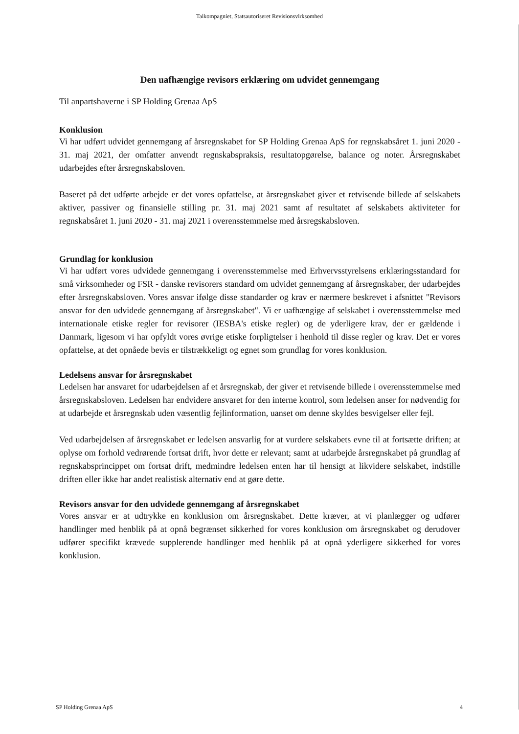Talkompagniet, Statsautoriseret Revisionsvirksomhed
Den uafhængige revisors erklæring om udvidet gennemgang
Til anpartshaverne i SP Holding Grenaa ApS
Konklusion
Vi har udført udvidet gennemgang af årsregnskabet for SP Holding Grenaa ApS for regnskabsåret 1. juni 2020 - 31. maj 2021, der omfatter anvendt regnskabspraksis, resultatopgørelse, balance og noter. Årsregnskabet udarbejdes efter årsregnskabsloven.
Baseret på det udførte arbejde er det vores opfattelse, at årsregnskabet giver et retvisende billede af selskabets aktiver, passiver og finansielle stilling pr. 31. maj 2021 samt af resultatet af selskabets aktiviteter for regnskabsåret 1. juni 2020 - 31. maj 2021 i overensstemmelse med årsregskabsloven.
Grundlag for konklusion
Vi har udført vores udvidede gennemgang i overensstemmelse med Erhvervsstyrelsens erklæringsstandard for små virksomheder og FSR - danske revisorers standard om udvidet gennemgang af årsregnskaber, der udarbejdes efter årsregnskabsloven. Vores ansvar ifølge disse standarder og krav er nærmere beskrevet i afsnittet "Revisors ansvar for den udvidede gennemgang af årsregnskabet". Vi er uafhængige af selskabet i overensstemmelse med internationale etiske regler for revisorer (IESBA's etiske regler) og de yderligere krav, der er gældende i Danmark, ligesom vi har opfyldt vores øvrige etiske forpligtelser i henhold til disse regler og krav. Det er vores opfattelse, at det opnåede bevis er tilstrækkeligt og egnet som grundlag for vores konklusion.
Ledelsens ansvar for årsregnskabet
Ledelsen har ansvaret for udarbejdelsen af et årsregnskab, der giver et retvisende billede i overensstemmelse med årsregnskabsloven. Ledelsen har endvidere ansvaret for den interne kontrol, som ledelsen anser for nødvendig for at udarbejde et årsregnskab uden væsentlig fejlinformation, uanset om denne skyldes besvigelser eller fejl.
Ved udarbejdelsen af årsregnskabet er ledelsen ansvarlig for at vurdere selskabets evne til at fortsætte driften; at oplyse om forhold vedrørende fortsat drift, hvor dette er relevant; samt at udarbejde årsregnskabet på grundlag af regnskabsprincippet om fortsat drift, medmindre ledelsen enten har til hensigt at likvidere selskabet, indstille driften eller ikke har andet realistisk alternativ end at gøre dette.
Revisors ansvar for den udvidede gennemgang af årsregnskabet
Vores ansvar er at udtrykke en konklusion om årsregnskabet. Dette kræver, at vi planlægger og udfører handlinger med henblik på at opnå begrænset sikkerhed for vores konklusion om årsregnskabet og derudover udfører specifikt krævede supplerende handlinger med henblik på at opnå yderligere sikkerhed for vores konklusion.
SP Holding Grenaa ApS 4